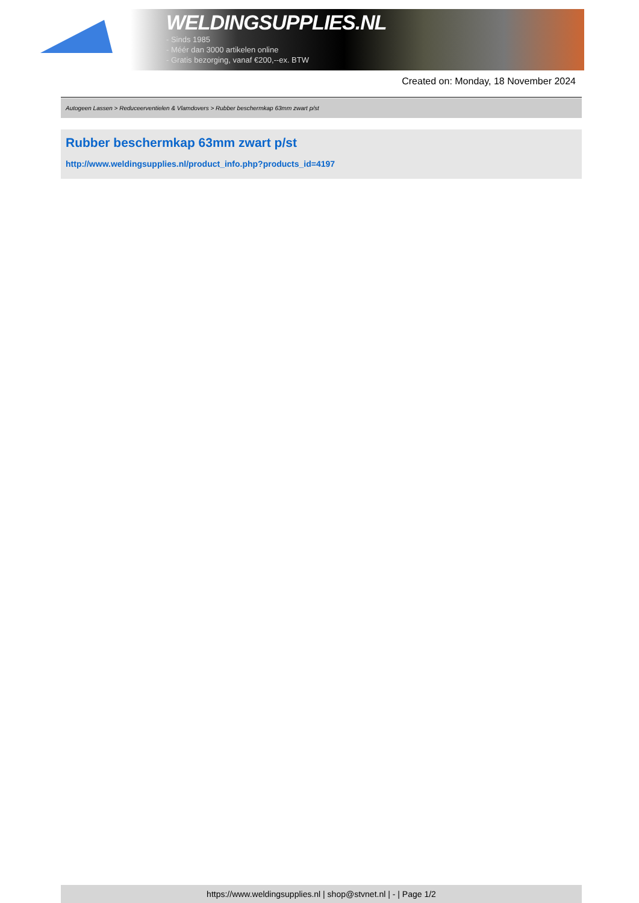WELDINGSUPPLIES.NL
- Sinds 1985
- Méér dan 3000 artikelen online
- Gratis bezorging, vanaf €200,--ex. BTW
Created on: Monday, 18 November 2024
Autogeen Lassen > Reduceerventielen & Vlamdovers > Rubber beschermkap 63mm zwart p/st
Rubber beschermkap 63mm zwart p/st
http://www.weldingsupplies.nl/product_info.php?products_id=4197
https://www.weldingsupplies.nl | shop@stvnet.nl | - | Page 1/2